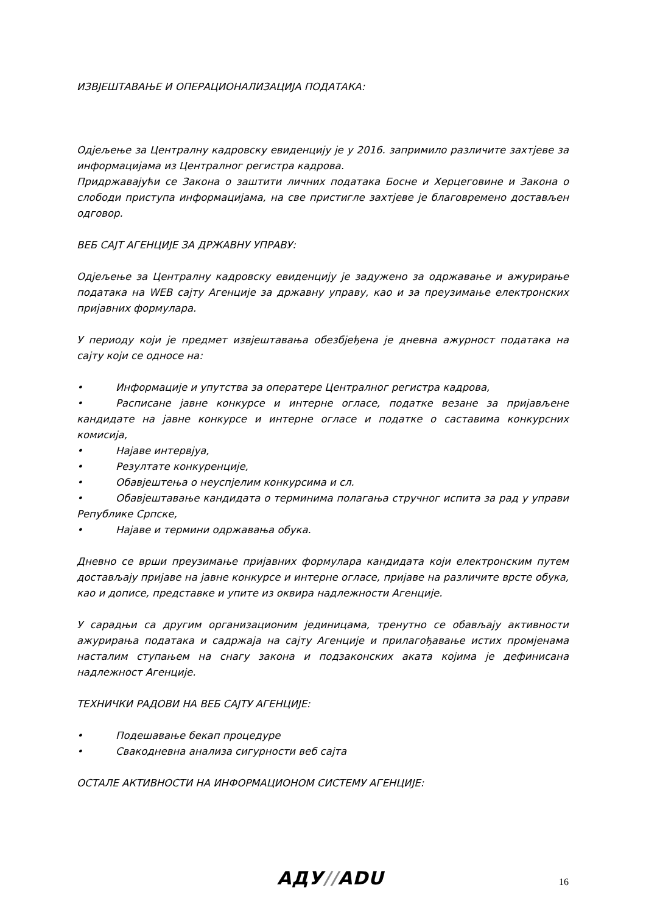ИЗВЈЕШТАВАЊЕ И ОПЕРАЦИОНАЛИЗАЦИЈА ПОДАТАКА:
Одјељење за Централну кадровску евиденцију је у 2016. запримило различите захтјеве за информацијама из Централног регистра кадрова.
Придржавајући се Закона о заштити личних података Босне и Херцеговине и Закона о слободи приступа информацијама, на све пристигле захтјеве је благовремено достављен одговор.
ВЕБ САЈТ АГЕНЦИЈЕ ЗА ДРЖАВНУ УПРАВУ:
Одјељење за Централну кадровску евиденцију је задужено за одржавање и ажурирање података на WEB сајту Агенције за државну управу, као и за преузимање електронских пријавних формулара.
У периоду који је предмет извјештавања обезбјеђена је дневна ажурност података на сајту који се односе на:
• Информације и упутства за оператере Централног регистра кадрова,
• Расписане јавне конкурсе и интерне огласе, податке везане за пријављене кандидате на јавне конкурсе и интерне огласе и податке о саставима конкурсних комисија,
• Најаве интервјуа,
• Резултате конкуренције,
• Обавјештења о неуспјелим конкурсима и сл.
• Обавјештавање кандидата о терминима полагања стручног испита за рад у управи Републике Српске,
• Најаве и термини одржавања обука.
Дневно се врши преузимање пријавних формулара кандидата који електронским путем достављају пријаве на јавне конкурсе и интерне огласе, пријаве на различите врсте обука, као и дописе, представке и упите из оквира надлежности Агенције.
У сарадњи са другим организационим јединицама, тренутно се обављају активности ажурирања података и садржаја на сајту Агенције и прилагођавање истих промјенама насталим ступањем на снагу закона и подзаконских аката којима је дефинисана надлежност Агенције.
ТЕХНИЧКИ РАДОВИ НА ВЕБ САЈТУ АГЕНЦИЈЕ:
• Подешавање бекап процедуре
• Свакодневна анализа сигурности веб сајта
ОСТАЛЕ АКТИВНОСТИ НА ИНФОРМАЦИОНОМ СИСТЕМУ АГЕНЦИЈЕ:
АДУ//ADU 16